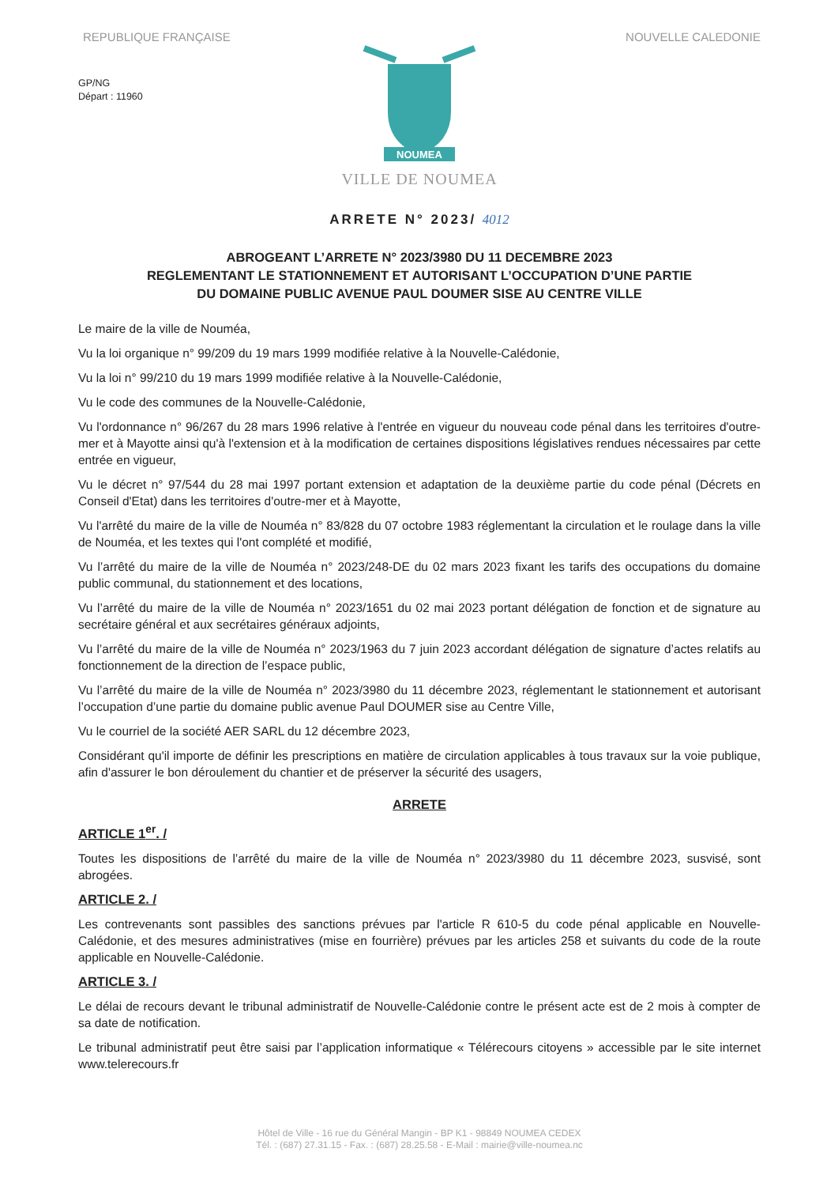REPUBLIQUE FRANÇAISE NOUVELLE CALEDONIE
GP/NG
Départ : 11960
NOUMEA
VILLE DE NOUMEA
ARRETE N° 2023/ 4012
ABROGEANT L’ARRETE N° 2023/3980 DU 11 DECEMBRE 2023
REGLEMENTANT LE STATIONNEMENT ET AUTORISANT L’OCCUPATION D’UNE PARTIE
DU DOMAINE PUBLIC AVENUE PAUL DOUMER SISE AU CENTRE VILLE
Le maire de la ville de Nouméa,
Vu la loi organique n° 99/209 du 19 mars 1999 modifiée relative à la Nouvelle-Calédonie,
Vu la loi n° 99/210 du 19 mars 1999 modifiée relative à la Nouvelle-Calédonie,
Vu le code des communes de la Nouvelle-Calédonie,
Vu l'ordonnance n° 96/267 du 28 mars 1996 relative à l'entrée en vigueur du nouveau code pénal dans les territoires d'outre-mer et à Mayotte ainsi qu'à l'extension et à la modification de certaines dispositions législatives rendues nécessaires par cette entrée en vigueur,
Vu le décret n° 97/544 du 28 mai 1997 portant extension et adaptation de la deuxième partie du code pénal (Décrets en Conseil d'Etat) dans les territoires d'outre-mer et à Mayotte,
Vu l'arrêté du maire de la ville de Nouméa n° 83/828 du 07 octobre 1983 réglementant la circulation et le roulage dans la ville de Nouméa, et les textes qui l'ont complété et modifié,
Vu l’arrêté du maire de la ville de Nouméa n° 2023/248-DE du 02 mars 2023 fixant les tarifs des occupations du domaine public communal, du stationnement et des locations,
Vu l’arrêté du maire de la ville de Nouméa n° 2023/1651 du 02 mai 2023 portant délégation de fonction et de signature au secrétaire général et aux secrétaires généraux adjoints,
Vu l’arrêté du maire de la ville de Nouméa n° 2023/1963 du 7 juin 2023 accordant délégation de signature d’actes relatifs au fonctionnement de la direction de l’espace public,
Vu l’arrêté du maire de la ville de Nouméa n° 2023/3980 du 11 décembre 2023, réglementant le stationnement et autorisant l’occupation d’une partie du domaine public avenue Paul DOUMER sise au Centre Ville,
Vu le courriel de la société AER SARL du 12 décembre 2023,
Considérant qu'il importe de définir les prescriptions en matière de circulation applicables à tous travaux sur la voie publique, afin d'assurer le bon déroulement du chantier et de préserver la sécurité des usagers,
ARRETE
ARTICLE 1<sup>er</sup>. /
Toutes les dispositions de l’arrêté du maire de la ville de Nouméa n° 2023/3980 du 11 décembre 2023, susvisé, sont abrogées.
ARTICLE 2. /
Les contrevenants sont passibles des sanctions prévues par l'article R 610-5 du code pénal applicable en Nouvelle-Calédonie, et des mesures administratives (mise en fourrière) prévues par les articles 258 et suivants du code de la route applicable en Nouvelle-Calédonie.
ARTICLE 3. /
Le délai de recours devant le tribunal administratif de Nouvelle-Calédonie contre le présent acte est de 2 mois à compter de sa date de notification.
Le tribunal administratif peut être saisi par l’application informatique « Télérecours citoyens » accessible par le site internet www.telerecours.fr
Hôtel de Ville - 16 rue du Général Mangin - BP K1 - 98849 NOUMEA CEDEX
Tél. : (687) 27.31.15 - Fax. : (687) 28.25.58 - E-Mail : mairie@ville-noumea.nc